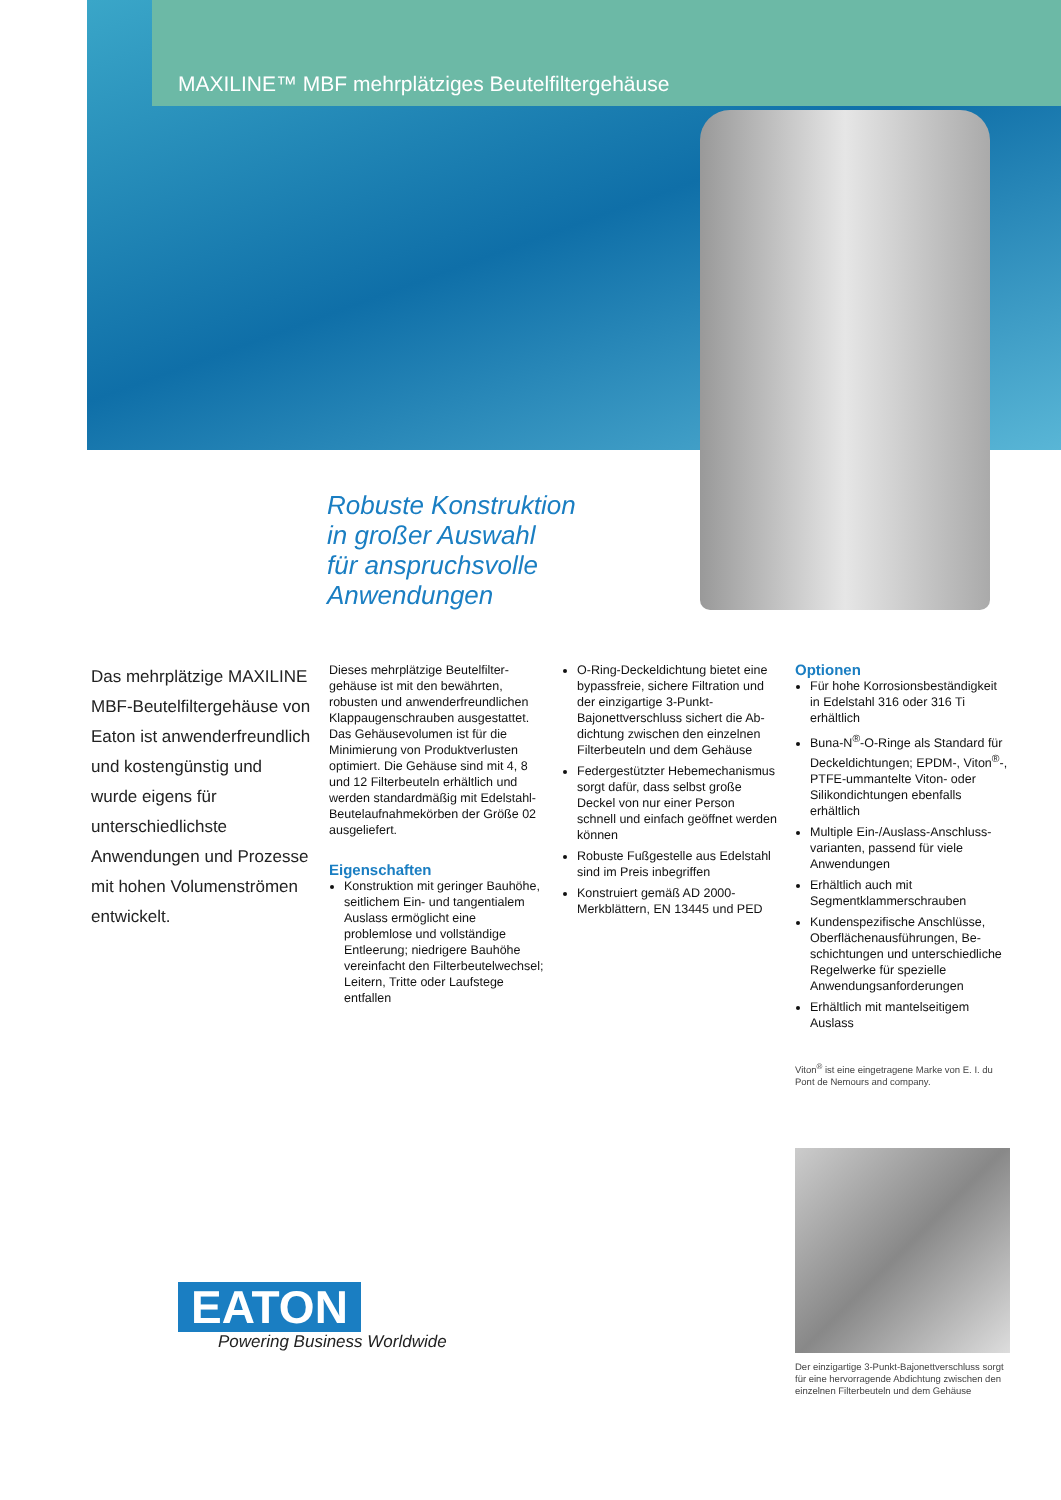MAXILINE™ MBF mehrplätziges Beutelfiltergehäuse
Robuste Konstruktion
in großer Auswahl
für anspruchsvolle
Anwendungen
Das mehrplätzige MAXILINE MBF-Beutelfiltergehäuse von Eaton ist anwender­freundlich und kosten­günstig und wurde eigens für unterschiedlichste Anwendungen und Prozesse mit hohen Volumenströmen entwickelt.
Dieses mehrplätzige Beutelfilter­gehäuse ist mit den bewährten, robusten und anwenderfreundlichen Klappaugenschrauben ausgestattet. Das Gehäusevolumen ist für die Minimierung von Produktverlusten optimiert. Die Gehäuse sind mit 4, 8 und 12 Filterbeuteln erhältlich und werden standardmäßig mit Edelstahl-Beutelaufnahmekörben der Größe 02 ausgeliefert.
Eigenschaften
Konstruktion mit geringer Bauhöhe, seitlichem Ein- und tangentialem Auslass ermöglicht eine problemlose und vollständige Entleerung; niedrigere Bauhöhe vereinfacht den Filterbeutel­wechsel; Leitern, Tritte oder Laufstege entfallen
O-Ring-Deckeldichtung bietet eine bypassfreie, sichere Filtration und der einzigartige 3-Punkt-Bajonettverschluss sichert die Ab­dichtung zwischen den einzelnen Filterbeuteln und dem Gehäuse
Federgestützter Hebemecha­nismus sorgt dafür, dass selbst große Deckel von nur einer Person schnell und einfach geöffnet werden können
Robuste Fußgestelle aus Edelstahl sind im Preis inbegriffen
Konstruiert gemäß AD 2000-Merkblättern, EN 13445 und PED
Optionen
Für hohe Korrosionsbeständigkeit in Edelstahl 316 oder 316 Ti erhältlich
Buna-N<sup>®</sup>-O-Ringe als Standard für Deckeldichtungen; EPDM-, Viton<sup>®</sup>-, PTFE-ummantelte Viton- oder Silikondichtungen ebenfalls erhältlich
Multiple Ein-/Auslass-Anschluss­varianten, passend für viele Anwendungen
Erhältlich auch mit Segmentklammerschrauben
Kundenspezifische Anschlüsse, Oberflächenausführungen, Be­schichtungen und unterschiedliche Regelwerke für spezielle Anwendungsanforderungen
Erhältlich mit mantelseitigem Auslass
Viton<sup>®</sup> ist eine eingetragene Marke von E. I. du Pont de Nemours and company.
Der einzigartige 3-Punkt-Bajonettverschluss sorgt für eine hervorragende Abdichtung zwischen den einzelnen Filterbeuteln und dem Gehäuse
EATON
Powering Business Worldwide